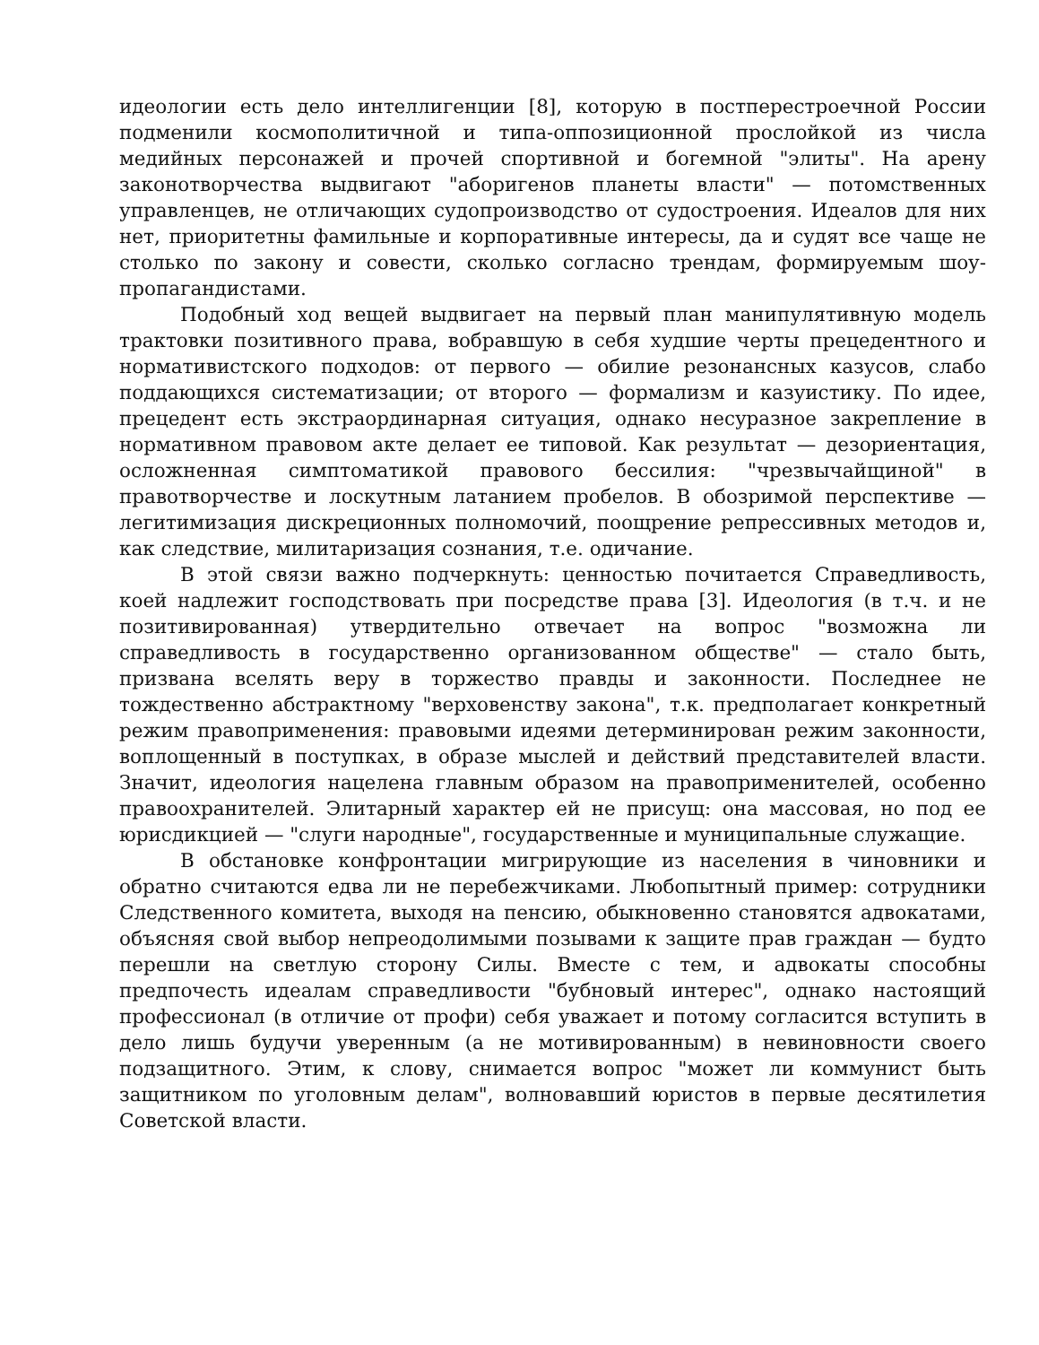идеологии есть дело интеллигенции [8], которую в постперестроечной России подменили космополитичной и типа-оппозиционной прослойкой из числа медийных персонажей и прочей спортивной и богемной "элиты". На арену законотворчества выдвигают "аборигенов планеты власти" — потомственных управленцев, не отличающих судопроизводство от судостроения. Идеалов для них нет, приоритетны фамильные и корпоративные интересы, да и судят все чаще не столько по закону и совести, сколько согласно трендам, формируемым шоу-пропагандистами.
Подобный ход вещей выдвигает на первый план манипулятивную модель трактовки позитивного права, вобравшую в себя худшие черты прецедентного и нормативистского подходов: от первого — обилие резонансных казусов, слабо поддающихся систематизации; от второго — формализм и казуистику. По идее, прецедент есть экстраординарная ситуация, однако несуразное закрепление в нормативном правовом акте делает ее типовой. Как результат — дезориентация, осложненная симптоматикой правового бессилия: "чрезвычайщиной" в правотворчестве и лоскутным латанием пробелов. В обозримой перспективе — легитимизация дискреционных полномочий, поощрение репрессивных методов и, как следствие, милитаризация сознания, т.е. одичание.
В этой связи важно подчеркнуть: ценностью почитается Справедливость, коей надлежит господствовать при посредстве права [3]. Идеология (в т.ч. и не позитивированная) утвердительно отвечает на вопрос "возможна ли справедливость в государственно организованном обществе" — стало быть, призвана вселять веру в торжество правды и законности. Последнее не тождественно абстрактному "верховенству закона", т.к. предполагает конкретный режим правоприменения: правовыми идеями детерминирован режим законности, воплощенный в поступках, в образе мыслей и действий представителей власти. Значит, идеология нацелена главным образом на правоприменителей, особенно правоохранителей. Элитарный характер ей не присущ: она массовая, но под ее юрисдикцией — "слуги народные", государственные и муниципальные служащие.
В обстановке конфронтации мигрирующие из населения в чиновники и обратно считаются едва ли не перебежчиками. Любопытный пример: сотрудники Следственного комитета, выходя на пенсию, обыкновенно становятся адвокатами, объясняя свой выбор непреодолимыми позывами к защите прав граждан — будто перешли на светлую сторону Силы. Вместе с тем, и адвокаты способны предпочесть идеалам справедливости "бубновый интерес", однако настоящий профессионал (в отличие от профи) себя уважает и потому согласится вступить в дело лишь будучи уверенным (а не мотивированным) в невиновности своего подзащитного. Этим, к слову, снимается вопрос "может ли коммунист быть защитником по уголовным делам", волновавший юристов в первые десятилетия Советской власти.